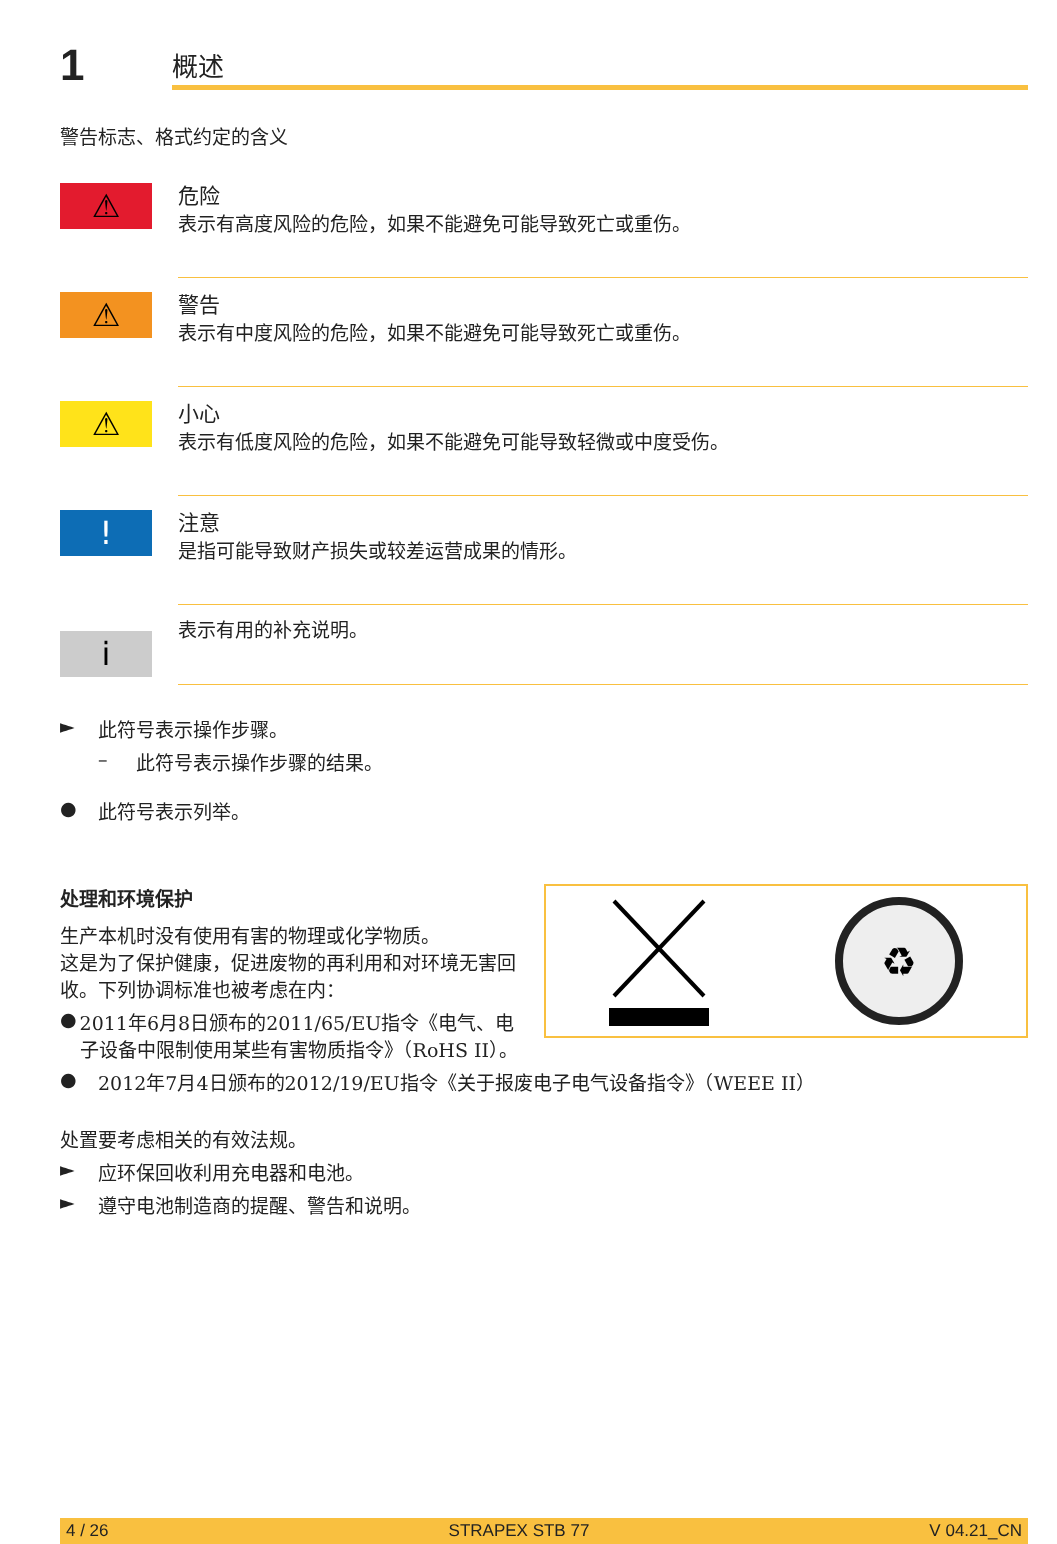1
概述
警告标志、格式约定的含义
⚠
危险
表示有高度风险的危险，如果不能避免可能导致死亡或重伤。
⚠
警告
表示有中度风险的危险，如果不能避免可能导致死亡或重伤。
⚠
小心
表示有低度风险的危险，如果不能避免可能导致轻微或中度受伤。
!
注意
是指可能导致财产损失或较差运营成果的情形。
i
表示有用的补充说明。
► 此符号表示操作步骤。
– 此符号表示操作步骤的结果。
● 此符号表示列举。
♻
处理和环境保护
生产本机时没有使用有害的物理或化学物质。
这是为了保护健康，促进废物的再利用和对环境无害回收。下列协调标准也被考虑在内：
● 2011年6月8日颁布的2011/65/EU指令《电气、电子设备中限制使用某些有害物质指令》（RoHS II）。
● 2012年7月4日颁布的2012/19/EU指令《关于报废电子电气设备指令》（WEEE II）
处置要考虑相关的有效法规。
► 应环保回收利用充电器和电池。
► 遵守电池制造商的提醒、警告和说明。
4 / 26 STRAPEX STB 77 V 04.21_CN